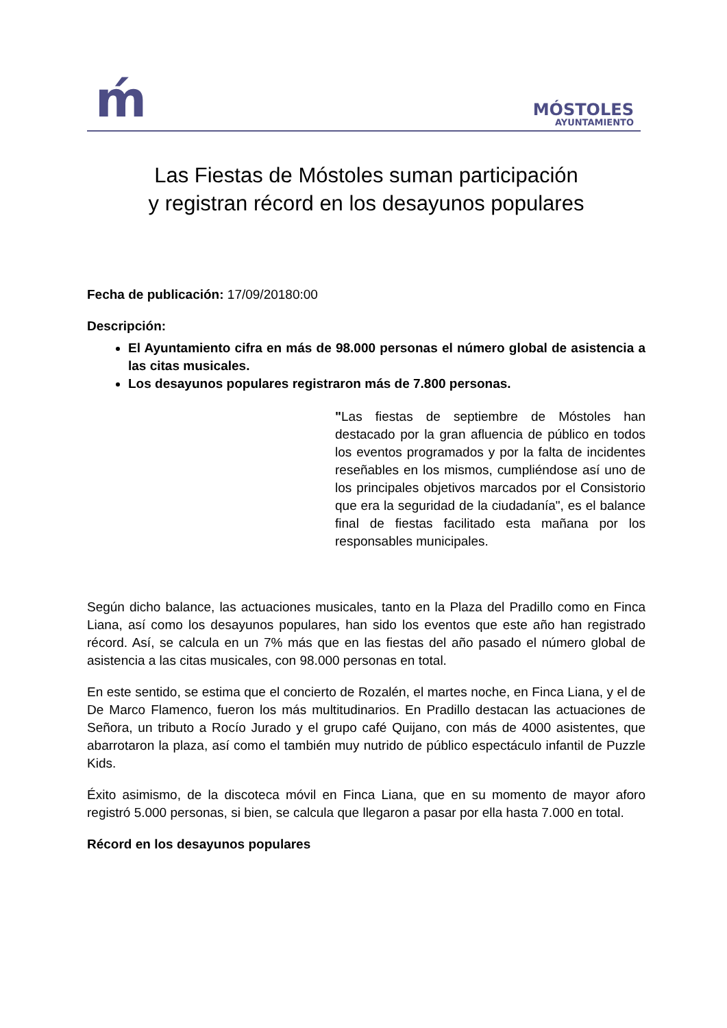ḿ
MÓSTOLES
AYUNTAMIENTO
Las Fiestas de Móstoles suman participación
y registran récord en los desayunos populares
Fecha de publicación: 17/09/20180:00
Descripción:
El Ayuntamiento cifra en más de 98.000 personas el número global de asistencia a las citas musicales.
Los desayunos populares registraron más de 7.800 personas.
"Las fiestas de septiembre de Móstoles han destacado por la gran afluencia de público en todos los eventos programados y por la falta de incidentes reseñables en los mismos, cumpliéndose así uno de los principales objetivos marcados por el Consistorio que era la seguridad de la ciudadanía", es el balance final de fiestas facilitado esta mañana por los responsables municipales.
Según dicho balance, las actuaciones musicales, tanto en la Plaza del Pradillo como en Finca Liana, así como los desayunos populares, han sido los eventos que este año han registrado récord. Así, se calcula en un 7% más que en las fiestas del año pasado el número global de asistencia a las citas musicales, con 98.000 personas en total.
En este sentido, se estima que el concierto de Rozalén, el martes noche, en Finca Liana, y el de De Marco Flamenco, fueron los más multitudinarios. En Pradillo destacan las actuaciones de Señora, un tributo a Rocío Jurado y el grupo café Quijano, con más de 4000 asistentes, que abarrotaron la plaza, así como el también muy nutrido de público espectáculo infantil de Puzzle Kids.
Éxito asimismo, de la discoteca móvil en Finca Liana, que en su momento de mayor aforo registró 5.000 personas, si bien, se calcula que llegaron a pasar por ella hasta 7.000 en total.
Récord en los desayunos populares